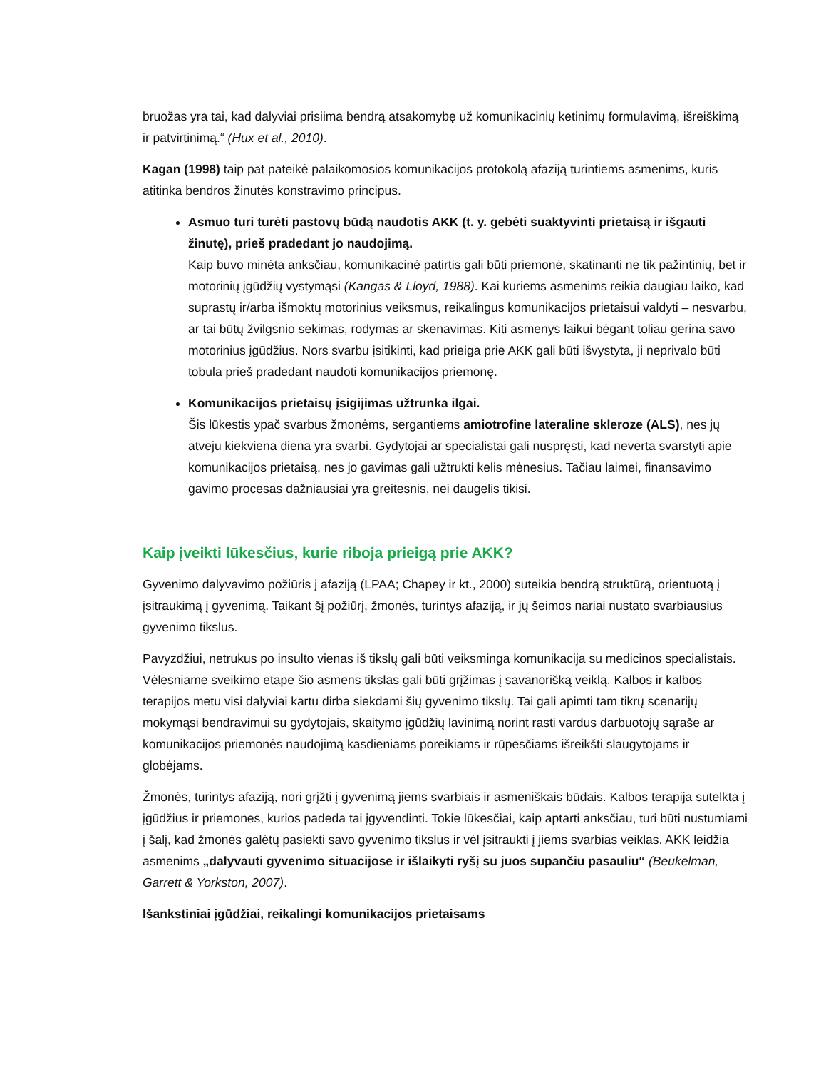bruožas yra tai, kad dalyviai prisiima bendrą atsakomybę už komunikacinių ketinimų formulavimą, išreiškimą ir patvirtinimą.“ (Hux et al., 2010).
Kagan (1998) taip pat pateikė palaikomosios komunikacijos protokolą afaziją turintiems asmenims, kuris atitinka bendros žinutės konstravimo principus.
Asmuo turi turėti pastovų būdą naudotis AKK (t. y. gebėti suaktyvinti prietaisą ir išgauti žinutę), prieš pradedant jo naudojimą.
Kaip buvo minėta anksčiau, komunikacinė patirtis gali būti priemonė, skatinanti ne tik pažintinių, bet ir motorinių įgūdžių vystymąsi (Kangas & Lloyd, 1988). Kai kuriems asmenims reikia daugiau laiko, kad suprastų ir/arba išmoktų motorinius veiksmus, reikalingus komunikacijos prietaisui valdyti – nesvarbu, ar tai būtų žvilgsnio sekimas, rodymas ar skenavimas. Kiti asmenys laikui bėgant toliau gerina savo motorinius įgūdžius. Nors svarbu įsitikinti, kad prieiga prie AKK gali būti išvystyta, ji neprivalo būti tobula prieš pradedant naudoti komunikacijos priemonę.
Komunikacijos prietaisų įsigijimas užtrunka ilgai.
Šis lūkestis ypač svarbus žmonėms, sergantiems amiotrofine lateraline skleroze (ALS), nes jų atveju kiekviena diena yra svarbi. Gydytojai ar specialistai gali nuspręsti, kad neverta svarstyti apie komunikacijos prietaisą, nes jo gavimas gali užtrukti kelis mėnesius. Tačiau laimei, finansavimo gavimo procesas dažniausiai yra greitesnis, nei daugelis tikisi.
Kaip įveikti lūkesčius, kurie riboja prieigą prie AKK?
Gyvenimo dalyvavimo požiūris į afaziją (LPAA; Chapey ir kt., 2000) suteikia bendrą struktūrą, orientuotą į įsitraukimą į gyvenimą. Taikant šį požiūrį, žmonės, turintys afaziją, ir jų šeimos nariai nustato svarbiausius gyvenimo tikslus.
Pavyzdžiui, netrukus po insulto vienas iš tikslų gali būti veiksminga komunikacija su medicinos specialistais. Vėlesniame sveikimo etape šio asmens tikslas gali būti grįžimas į savanorišką veiklą. Kalbos ir kalbos terapijos metu visi dalyviai kartu dirba siekdami šių gyvenimo tikslų. Tai gali apimti tam tikrų scenarijų mokymąsi bendravimui su gydytojais, skaitymo įgūdžių lavinimą norint rasti vardus darbuotojų sąraše ar komunikacijos priemonės naudojimą kasdieniams poreikiams ir rūpesčiams išreikšti slaugytojams ir globėjams.
Žmonės, turintys afaziją, nori grįžti į gyvenimą jiems svarbiais ir asmeniškais būdais. Kalbos terapija sutelkta į įgūdžius ir priemones, kurios padeda tai įgyvendinti. Tokie lūkesčiai, kaip aptarti anksčiau, turi būti nustumiami į šalį, kad žmonės galėtų pasiekti savo gyvenimo tikslus ir vėl įsitraukti į jiems svarbias veiklas. AKK leidžia asmenims „dalyvauti gyvenimo situacijose ir išlaikyti ryšį su juos supančiu pasauliu“ (Beukelman, Garrett & Yorkston, 2007).
Išankstiniai įgūdžiai, reikalingi komunikacijos prietaisams